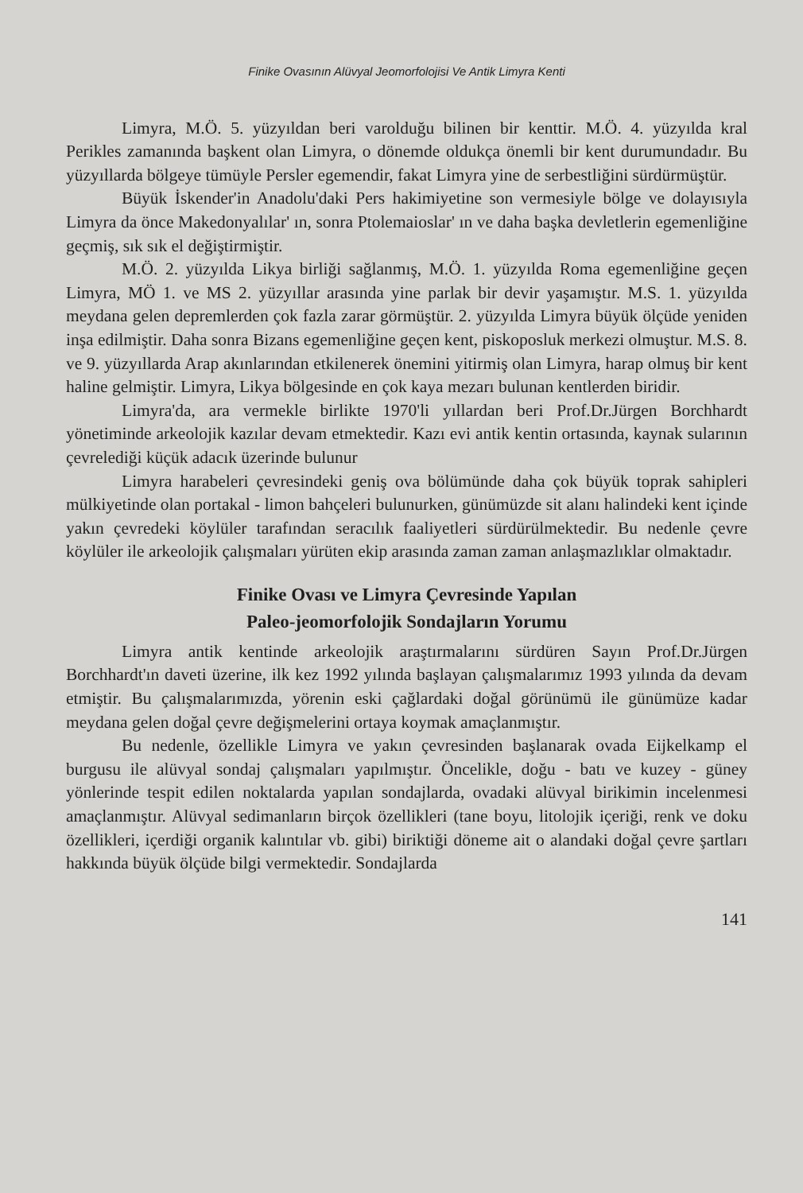Finike Ovasının Alüvyal Jeomorfolojisi Ve Antik Limyra Kenti
Limyra, M.Ö. 5. yüzyıldan beri varolduğu bilinen bir kenttir. M.Ö. 4. yüzyılda kral Perikles zamanında başkent olan Limyra, o dönemde oldukça önemli bir kent durumundadır. Bu yüzyıllarda bölgeye tümüyle Persler egemendir, fakat Limyra yine de serbestliğini sürdürmüştür.
Büyük İskender'in Anadolu'daki Pers hakimiyetine son vermesiyle bölge ve dolayısıyla Limyra da önce Makedonyalılar' ın, sonra Ptolemaioslar' ın ve daha başka devletlerin egemenliğine geçmiş, sık sık el değiştirmiştir.
M.Ö. 2. yüzyılda Likya birliği sağlanmış, M.Ö. 1. yüzyılda Roma egemenliğine geçen Limyra, MÖ 1. ve MS 2. yüzyıllar arasında yine parlak bir devir yaşamıştır. M.S. 1. yüzyılda meydana gelen depremlerden çok fazla zarar görmüştür. 2. yüzyılda Limyra büyük ölçüde yeniden inşa edilmiştir. Daha sonra Bizans egemenliğine geçen kent, piskoposluk merkezi olmuştur. M.S. 8. ve 9. yüzyıllarda Arap akınlarından etkilenerek önemini yitirmiş olan Limyra, harap olmuş bir kent haline gelmiştir. Limyra, Likya bölgesinde en çok kaya mezarı bulunan kentlerden biridir.
Limyra'da, ara vermekle birlikte 1970'li yıllardan beri Prof.Dr.Jürgen Borchhardt yönetiminde arkeolojik kazılar devam etmektedir. Kazı evi antik kentin ortasında, kaynak sularının çevrelediği küçük adacık üzerinde bulunur
Limyra harabeleri çevresindeki geniş ova bölümünde daha çok büyük toprak sahipleri mülkiyetinde olan portakal - limon bahçeleri bulunurken, günümüzde sit alanı halindeki kent içinde yakın çevredeki köylüler tarafından seracılık faaliyetleri sürdürülmektedir. Bu nedenle çevre köylüler ile arkeolojik çalışmaları yürüten ekip arasında zaman zaman anlaşmazlıklar olmaktadır.
Finike Ovası ve Limyra Çevresinde Yapılan
Paleo-jeomorfolojik Sondajların Yorumu
Limyra antik kentinde arkeolojik araştırmalarını sürdüren Sayın Prof.Dr.Jürgen Borchhardt'ın daveti üzerine, ilk kez 1992 yılında başlayan çalışmalarımız 1993 yılında da devam etmiştir. Bu çalışmalarımızda, yörenin eski çağlardaki doğal görünümü ile günümüze kadar meydana gelen doğal çevre değişmelerini ortaya koymak amaçlanmıştır.
Bu nedenle, özellikle Limyra ve yakın çevresinden başlanarak ovada Eijkelkamp el burgusu ile alüvyal sondaj çalışmaları yapılmıştır. Öncelikle, doğu - batı ve kuzey - güney yönlerinde tespit edilen noktalarda yapılan sondajlarda, ovadaki alüvyal birikimin incelenmesi amaçlanmıştır. Alüvyal sedimanların birçok özellikleri (tane boyu, litolojik içeriği, renk ve doku özellikleri, içerdiği organik kalıntılar vb. gibi) biriktiği döneme ait o alandaki doğal çevre şartları hakkında büyük ölçüde bilgi vermektedir. Sondajlarda
141